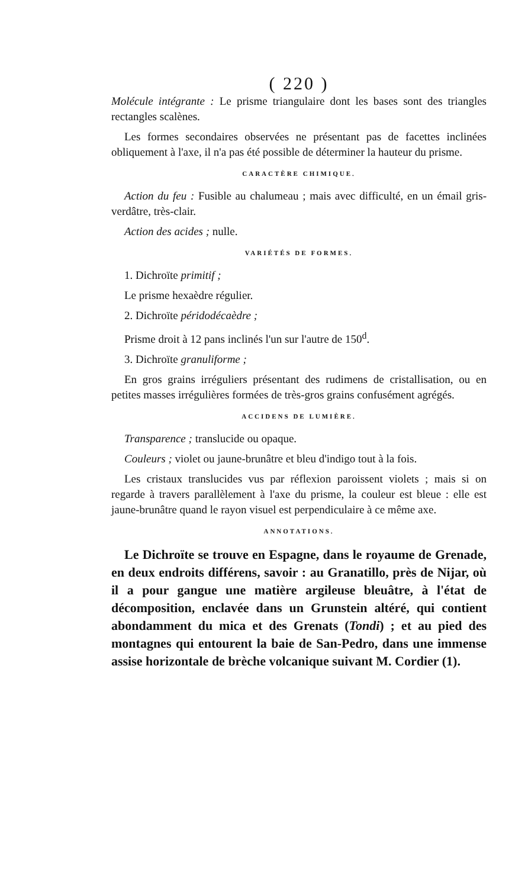( 220 )
Molécule intégrante : Le prisme triangulaire dont les bases sont des triangles rectangles scalènes.
Les formes secondaires observées ne présentant pas de facettes inclinées obliquement à l'axe, il n'a pas été possible de déterminer la hauteur du prisme.
CARACTÈRE CHIMIQUE.
Action du feu : Fusible au chalumeau ; mais avec difficulté, en un émail gris-verdâtre, très-clair.
Action des acides ; nulle.
VARIÉTÉS DE FORMES.
1. Dichroïte primitif ;
Le prisme hexaèdre régulier.
2. Dichroïte péridodécaèdre ;
Prisme droit à 12 pans inclinés l'un sur l'autre de 150<sup>d</sup>.
3. Dichroïte granuliforme ;
En gros grains irréguliers présentant des rudimens de cristallisation, ou en petites masses irrégulières formées de très-gros grains confusément agrégés.
ACCIDENS DE LUMIÈRE.
Transparence ; translucide ou opaque.
Couleurs ; violet ou jaune-brunâtre et bleu d'indigo tout à la fois.
Les cristaux translucides vus par réflexion paroissent violets ; mais si on regarde à travers parallèlement à l'axe du prisme, la couleur est bleue : elle est jaune-brunâtre quand le rayon visuel est perpendiculaire à ce même axe.
ANNOTATIONS.
Le Dichroïte se trouve en Espagne, dans le royaume de Grenade, en deux endroits différens, savoir : au Granatillo, près de Nijar, où il a pour gangue une matière argileuse bleuâtre, à l'état de décomposition, enclavée dans un Grunstein altéré, qui contient abondamment du mica et des Grenats (Tondi) ; et au pied des montagnes qui entourent la baie de San-Pedro, dans une immense assise horizontale de brèche volcanique suivant M. Cordier (1).